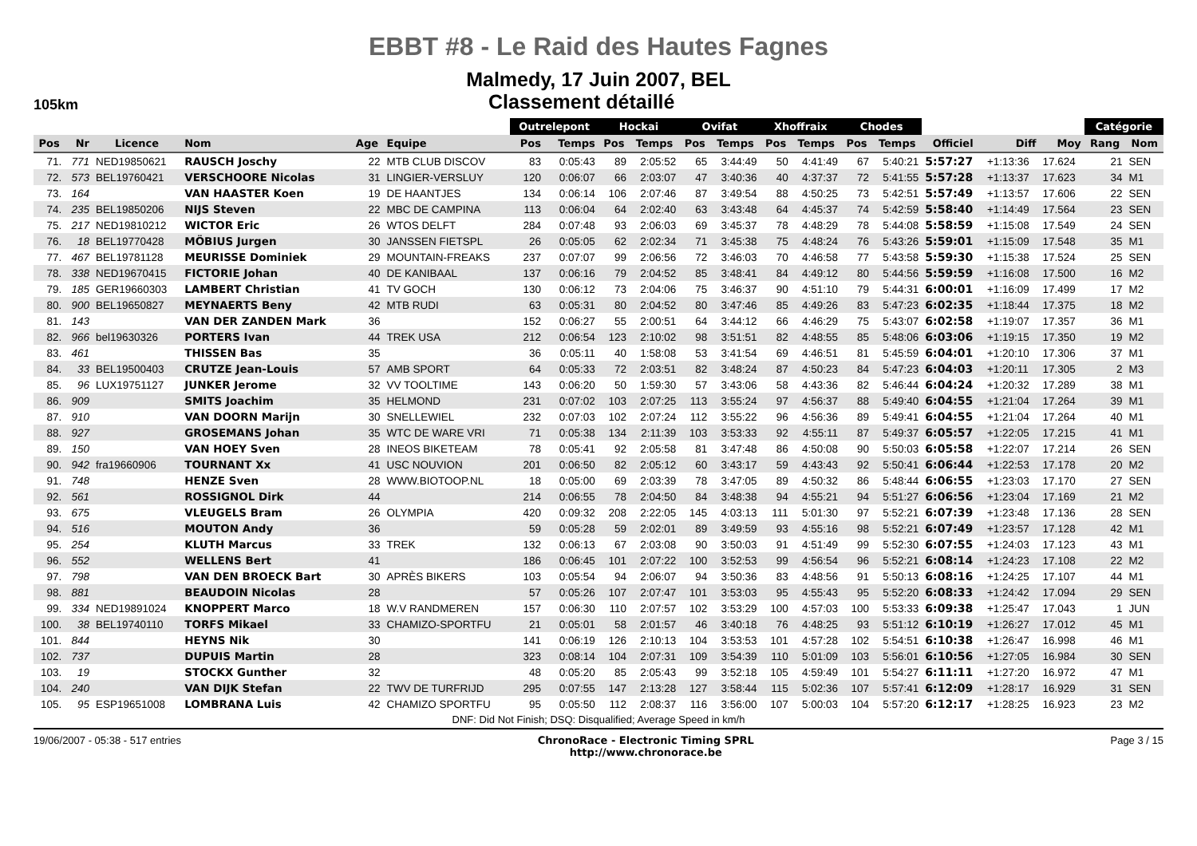EBBT #8 - Le Raid des Hautes Fagnes
Malmedy, 17 Juin 2007, BEL
105km
Classement détaillé
| | | | | | | Outrelepont | | Hockai | | Ovifat | | Xhoffraix | | Chodes | | | | | Catégorie | |
| --- | --- | --- | --- | --- | --- | --- | --- | --- | --- | --- | --- | --- | --- | --- | --- | --- | --- | --- | --- | --- |
| Pos | Nr | Licence | Nom | Age | Equipe | Pos | Temps | Pos | Temps | Pos | Temps | Pos | Temps | Pos | Temps | Officiel | Diff | Moy | Rang | Nom |
| 71. | 771 | NED19850621 | RAUSCH Joschy | 22 | MTB CLUB DISCOV | 83 | 0:05:43 | 89 | 2:05:52 | 65 | 3:44:49 | 50 | 4:41:49 | 67 | 5:40:21 | 5:57:27 | +1:13:36 | 17.624 | 21 | SEN |
| 72. | 573 | BEL19760421 | VERSCHOORE Nicolas | 31 | LINGIER-VERSLUY | 120 | 0:06:07 | 66 | 2:03:07 | 47 | 3:40:36 | 40 | 4:37:37 | 72 | 5:41:55 | 5:57:28 | +1:13:37 | 17.623 | 34 | M1 |
| 73. | 164 | | VAN HAASTER Koen | 19 | DE HAANTJES | 134 | 0:06:14 | 106 | 2:07:46 | 87 | 3:49:54 | 88 | 4:50:25 | 73 | 5:42:51 | 5:57:49 | +1:13:57 | 17.606 | 22 | SEN |
| 74. | 235 | BEL19850206 | NIJS Steven | 22 | MBC DE CAMPINA | 113 | 0:06:04 | 64 | 2:02:40 | 63 | 3:43:48 | 64 | 4:45:37 | 74 | 5:42:59 | 5:58:40 | +1:14:49 | 17.564 | 23 | SEN |
| 75. | 217 | NED19810212 | WICTOR Eric | 26 | WTOS DELFT | 284 | 0:07:48 | 93 | 2:06:03 | 69 | 3:45:37 | 78 | 4:48:29 | 78 | 5:44:08 | 5:58:59 | +1:15:08 | 17.549 | 24 | SEN |
| 76. | 18 | BEL19770428 | MÖBIUS Jurgen | 30 | JANSSEN FIETSPL | 26 | 0:05:05 | 62 | 2:02:34 | 71 | 3:45:38 | 75 | 4:48:24 | 76 | 5:43:26 | 5:59:01 | +1:15:09 | 17.548 | 35 | M1 |
| 77. | 467 | BEL19781128 | MEURISSE Dominiek | 29 | MOUNTAIN-FREAKS | 237 | 0:07:07 | 99 | 2:06:56 | 72 | 3:46:03 | 70 | 4:46:58 | 77 | 5:43:58 | 5:59:30 | +1:15:38 | 17.524 | 25 | SEN |
| 78. | 338 | NED19670415 | FICTORIE Johan | 40 | DE KANIBAAL | 137 | 0:06:16 | 79 | 2:04:52 | 85 | 3:48:41 | 84 | 4:49:12 | 80 | 5:44:56 | 5:59:59 | +1:16:08 | 17.500 | 16 | M2 |
| 79. | 185 | GER19660303 | LAMBERT Christian | 41 | TV GOCH | 130 | 0:06:12 | 73 | 2:04:06 | 75 | 3:46:37 | 90 | 4:51:10 | 79 | 5:44:31 | 6:00:01 | +1:16:09 | 17.499 | 17 | M2 |
| 80. | 900 | BEL19650827 | MEYNAERTS Beny | 42 | MTB RUDI | 63 | 0:05:31 | 80 | 2:04:52 | 80 | 3:47:46 | 85 | 4:49:26 | 83 | 5:47:23 | 6:02:35 | +1:18:44 | 17.375 | 18 | M2 |
| 81. | 143 | | VAN DER ZANDEN Mark | 36 | | 152 | 0:06:27 | 55 | 2:00:51 | 64 | 3:44:12 | 66 | 4:46:29 | 75 | 5:43:07 | 6:02:58 | +1:19:07 | 17.357 | 36 | M1 |
| 82. | 966 | bel19630326 | PORTERS Ivan | 44 | TREK USA | 212 | 0:06:54 | 123 | 2:10:02 | 98 | 3:51:51 | 82 | 4:48:55 | 85 | 5:48:06 | 6:03:06 | +1:19:15 | 17.350 | 19 | M2 |
| 83. | 461 | | THISSEN Bas | 35 | | 36 | 0:05:11 | 40 | 1:58:08 | 53 | 3:41:54 | 69 | 4:46:51 | 81 | 5:45:59 | 6:04:01 | +1:20:10 | 17.306 | 37 | M1 |
| 84. | 33 | BEL19500403 | CRUTZE Jean-Louis | 57 | AMB SPORT | 64 | 0:05:33 | 72 | 2:03:51 | 82 | 3:48:24 | 87 | 4:50:23 | 84 | 5:47:23 | 6:04:03 | +1:20:11 | 17.305 | 2 | M3 |
| 85. | 96 | LUX19751127 | JUNKER Jerome | 32 | VV TOOLTIME | 143 | 0:06:20 | 50 | 1:59:30 | 57 | 3:43:06 | 58 | 4:43:36 | 82 | 5:46:44 | 6:04:24 | +1:20:32 | 17.289 | 38 | M1 |
| 86. | 909 | | SMITS Joachim | 35 | HELMOND | 231 | 0:07:02 | 103 | 2:07:25 | 113 | 3:55:24 | 97 | 4:56:37 | 88 | 5:49:40 | 6:04:55 | +1:21:04 | 17.264 | 39 | M1 |
| 87. | 910 | | VAN DOORN Marijn | 30 | SNELLEWIEL | 232 | 0:07:03 | 102 | 2:07:24 | 112 | 3:55:22 | 96 | 4:56:36 | 89 | 5:49:41 | 6:04:55 | +1:21:04 | 17.264 | 40 | M1 |
| 88. | 927 | | GROSEMANS Johan | 35 | WTC DE WARE VRI | 71 | 0:05:38 | 134 | 2:11:39 | 103 | 3:53:33 | 92 | 4:55:11 | 87 | 5:49:37 | 6:05:57 | +1:22:05 | 17.215 | 41 | M1 |
| 89. | 150 | | VAN HOEY Sven | 28 | INEOS BIKETEAM | 78 | 0:05:41 | 92 | 2:05:58 | 81 | 3:47:48 | 86 | 4:50:08 | 90 | 5:50:03 | 6:05:58 | +1:22:07 | 17.214 | 26 | SEN |
| 90. | 942 | fra19660906 | TOURNANT Xx | 41 | USC NOUVION | 201 | 0:06:50 | 82 | 2:05:12 | 60 | 3:43:17 | 59 | 4:43:43 | 92 | 5:50:41 | 6:06:44 | +1:22:53 | 17.178 | 20 | M2 |
| 91. | 748 | | HENZE Sven | 28 | WWW.BIOTOOP.NL | 18 | 0:05:00 | 69 | 2:03:39 | 78 | 3:47:05 | 89 | 4:50:32 | 86 | 5:48:44 | 6:06:55 | +1:23:03 | 17.170 | 27 | SEN |
| 92. | 561 | | ROSSIGNOL Dirk | 44 | | 214 | 0:06:55 | 78 | 2:04:50 | 84 | 3:48:38 | 94 | 4:55:21 | 94 | 5:51:27 | 6:06:56 | +1:23:04 | 17.169 | 21 | M2 |
| 93. | 675 | | VLEUGELS Bram | 26 | OLYMPIA | 420 | 0:09:32 | 208 | 2:22:05 | 145 | 4:03:13 | 111 | 5:01:30 | 97 | 5:52:21 | 6:07:39 | +1:23:48 | 17.136 | 28 | SEN |
| 94. | 516 | | MOUTON Andy | 36 | | 59 | 0:05:28 | 59 | 2:02:01 | 89 | 3:49:59 | 93 | 4:55:16 | 98 | 5:52:21 | 6:07:49 | +1:23:57 | 17.128 | 42 | M1 |
| 95. | 254 | | KLUTH Marcus | 33 | TREK | 132 | 0:06:13 | 67 | 2:03:08 | 90 | 3:50:03 | 91 | 4:51:49 | 99 | 5:52:30 | 6:07:55 | +1:24:03 | 17.123 | 43 | M1 |
| 96. | 552 | | WELLENS Bert | 41 | | 186 | 0:06:45 | 101 | 2:07:22 | 100 | 3:52:53 | 99 | 4:56:54 | 96 | 5:52:21 | 6:08:14 | +1:24:23 | 17.108 | 22 | M2 |
| 97. | 798 | | VAN DEN BROECK Bart | 30 | APRÈS BIKERS | 103 | 0:05:54 | 94 | 2:06:07 | 94 | 3:50:36 | 83 | 4:48:56 | 91 | 5:50:13 | 6:08:16 | +1:24:25 | 17.107 | 44 | M1 |
| 98. | 881 | | BEAUDOIN Nicolas | 28 | | 57 | 0:05:26 | 107 | 2:07:47 | 101 | 3:53:03 | 95 | 4:55:43 | 95 | 5:52:20 | 6:08:33 | +1:24:42 | 17.094 | 29 | SEN |
| 99. | 334 | NED19891024 | KNOPPERT Marco | 18 | W.V RANDMEREN | 157 | 0:06:30 | 110 | 2:07:57 | 102 | 3:53:29 | 100 | 4:57:03 | 100 | 5:53:33 | 6:09:38 | +1:25:47 | 17.043 | 1 | JUN |
| 100. | 38 | BEL19740110 | TORFS Mikael | 33 | CHAMIZO-SPORTFU | 21 | 0:05:01 | 58 | 2:01:57 | 46 | 3:40:18 | 76 | 4:48:25 | 93 | 5:51:12 | 6:10:19 | +1:26:27 | 17.012 | 45 | M1 |
| 101. | 844 | | HEYNS Nik | 30 | | 141 | 0:06:19 | 126 | 2:10:13 | 104 | 3:53:53 | 101 | 4:57:28 | 102 | 5:54:51 | 6:10:38 | +1:26:47 | 16.998 | 46 | M1 |
| 102. | 737 | | DUPUIS Martin | 28 | | 323 | 0:08:14 | 104 | 2:07:31 | 109 | 3:54:39 | 110 | 5:01:09 | 103 | 5:56:01 | 6:10:56 | +1:27:05 | 16.984 | 30 | SEN |
| 103. | 19 | | STOCKX Gunther | 32 | | 48 | 0:05:20 | 85 | 2:05:43 | 99 | 3:52:18 | 105 | 4:59:49 | 101 | 5:54:27 | 6:11:11 | +1:27:20 | 16.972 | 47 | M1 |
| 104. | 240 | | VAN DIJK Stefan | 22 | TWV DE TURFRIJD | 295 | 0:07:55 | 147 | 2:13:28 | 127 | 3:58:44 | 115 | 5:02:36 | 107 | 5:57:41 | 6:12:09 | +1:28:17 | 16.929 | 31 | SEN |
| 105. | 95 | ESP19651008 | LOMBRANA Luis | 42 | CHAMIZO SPORTFU | 95 | 0:05:50 | 112 | 2:08:37 | 116 | 3:56:00 | 107 | 5:00:03 | 104 | 5:57:20 | 6:12:17 | +1:28:25 | 16.923 | 23 | M2 |
DNF: Did Not Finish; DSQ: Disqualified; Average Speed in km/h
19/06/2007 - 05:38 - 517 entries ChronoRace - Electronic Timing SPRL
http://www.chronorace.be Page 3 / 15